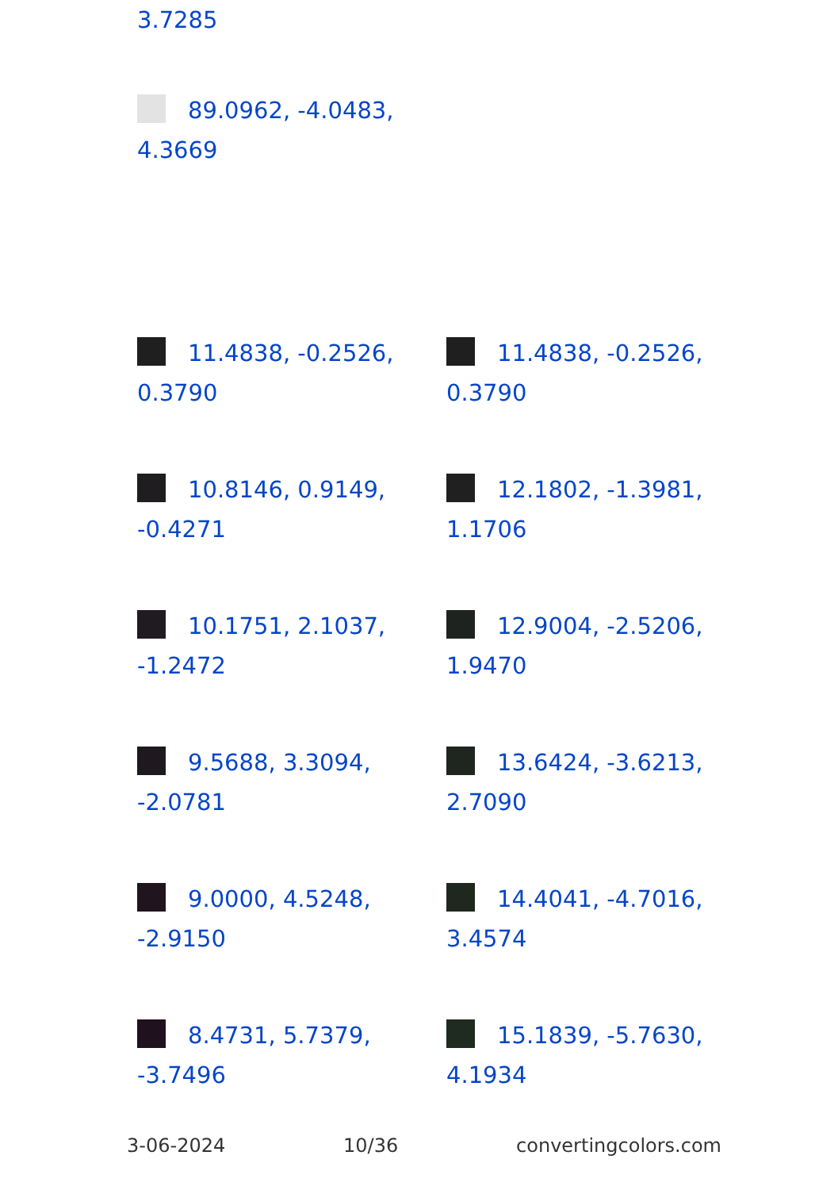3.7285
89.0962, -4.0483, 4.3669
11.4838, -0.2526, 0.3790
11.4838, -0.2526, 0.3790
10.8146, 0.9149, -0.4271
12.1802, -1.3981, 1.1706
10.1751, 2.1037, -1.2472
12.9004, -2.5206, 1.9470
9.5688, 3.3094, -2.0781
13.6424, -3.6213, 2.7090
9.0000, 4.5248, -2.9150
14.4041, -4.7016, 3.4574
8.4731, 5.7379, -3.7496
15.1839, -5.7630, 4.1934
3-06-2024 10/36 convertingcolors.com